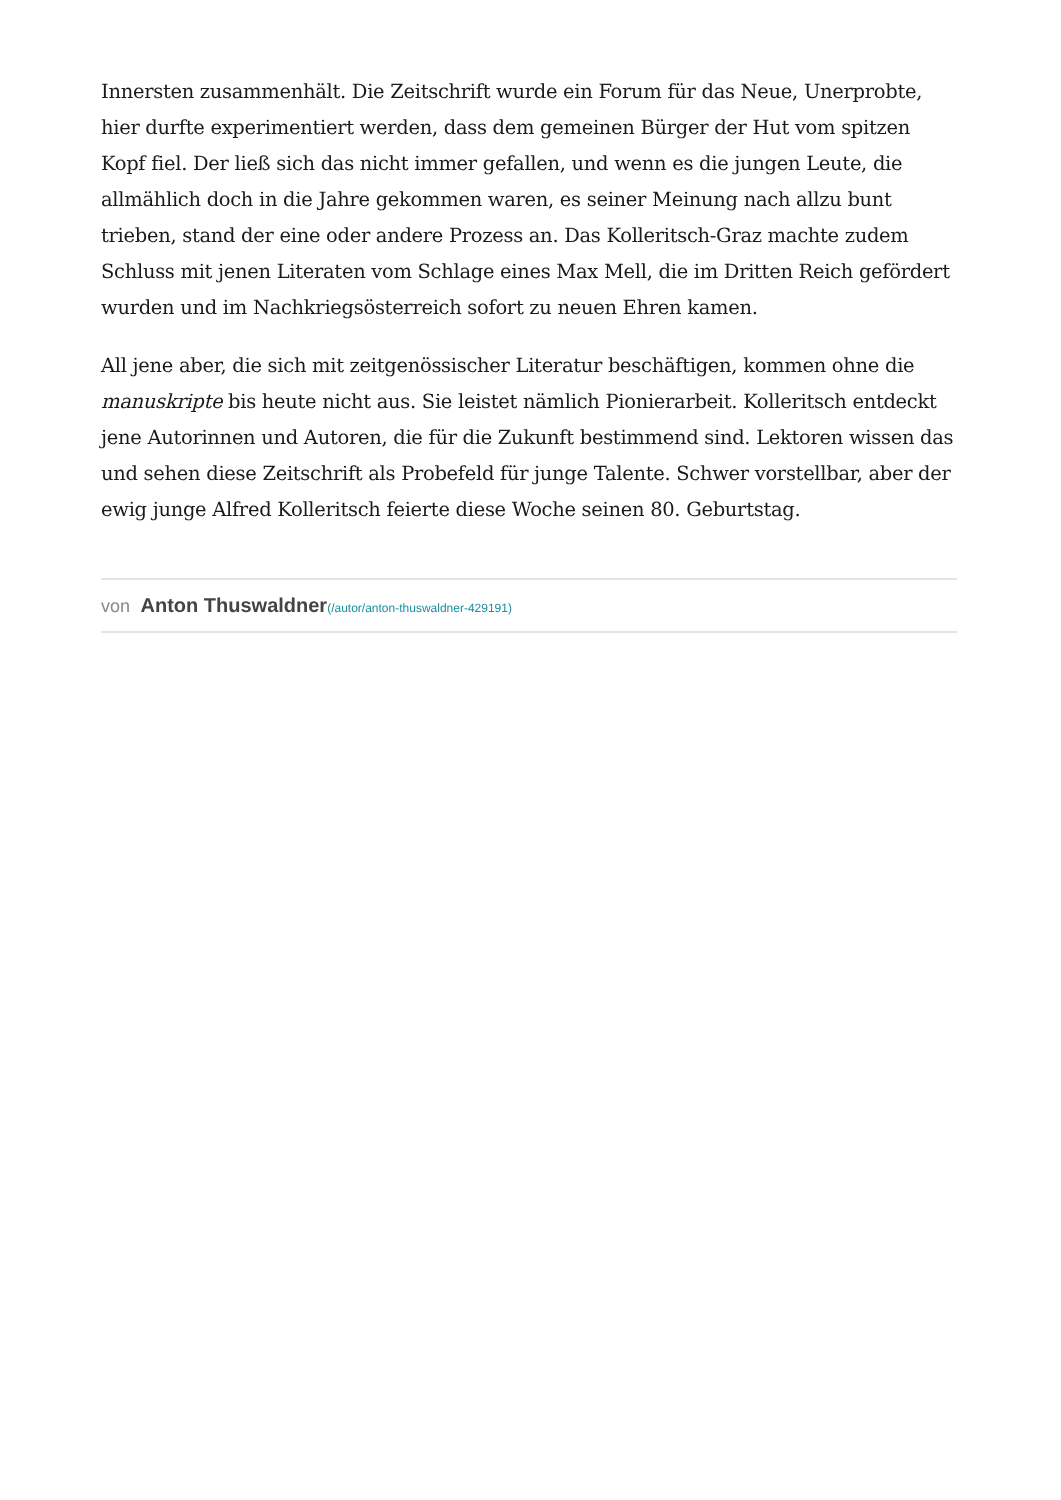Innersten zusammenhält. Die Zeitschrift wurde ein Forum für das Neue, Unerprobte, hier durfte experimentiert werden, dass dem gemeinen Bürger der Hut vom spitzen Kopf fiel. Der ließ sich das nicht immer gefallen, und wenn es die jungen Leute, die allmählich doch in die Jahre gekommen waren, es seiner Meinung nach allzu bunt trieben, stand der eine oder andere Prozess an. Das Kolleritsch-Graz machte zudem Schluss mit jenen Literaten vom Schlage eines Max Mell, die im Dritten Reich gefördert wurden und im Nachkriegsösterreich sofort zu neuen Ehren kamen.
All jene aber, die sich mit zeitgenössischer Literatur beschäftigen, kommen ohne die manuskripte bis heute nicht aus. Sie leistet nämlich Pionierarbeit. Kolleritsch entdeckt jene Autorinnen und Autoren, die für die Zukunft bestimmend sind. Lektoren wissen das und sehen diese Zeitschrift als Probefeld für junge Talente. Schwer vorstellbar, aber der ewig junge Alfred Kolleritsch feierte diese Woche seinen 80. Geburtstag.
von Anton Thuswaldner(/autor/anton-thuswaldner-429191)